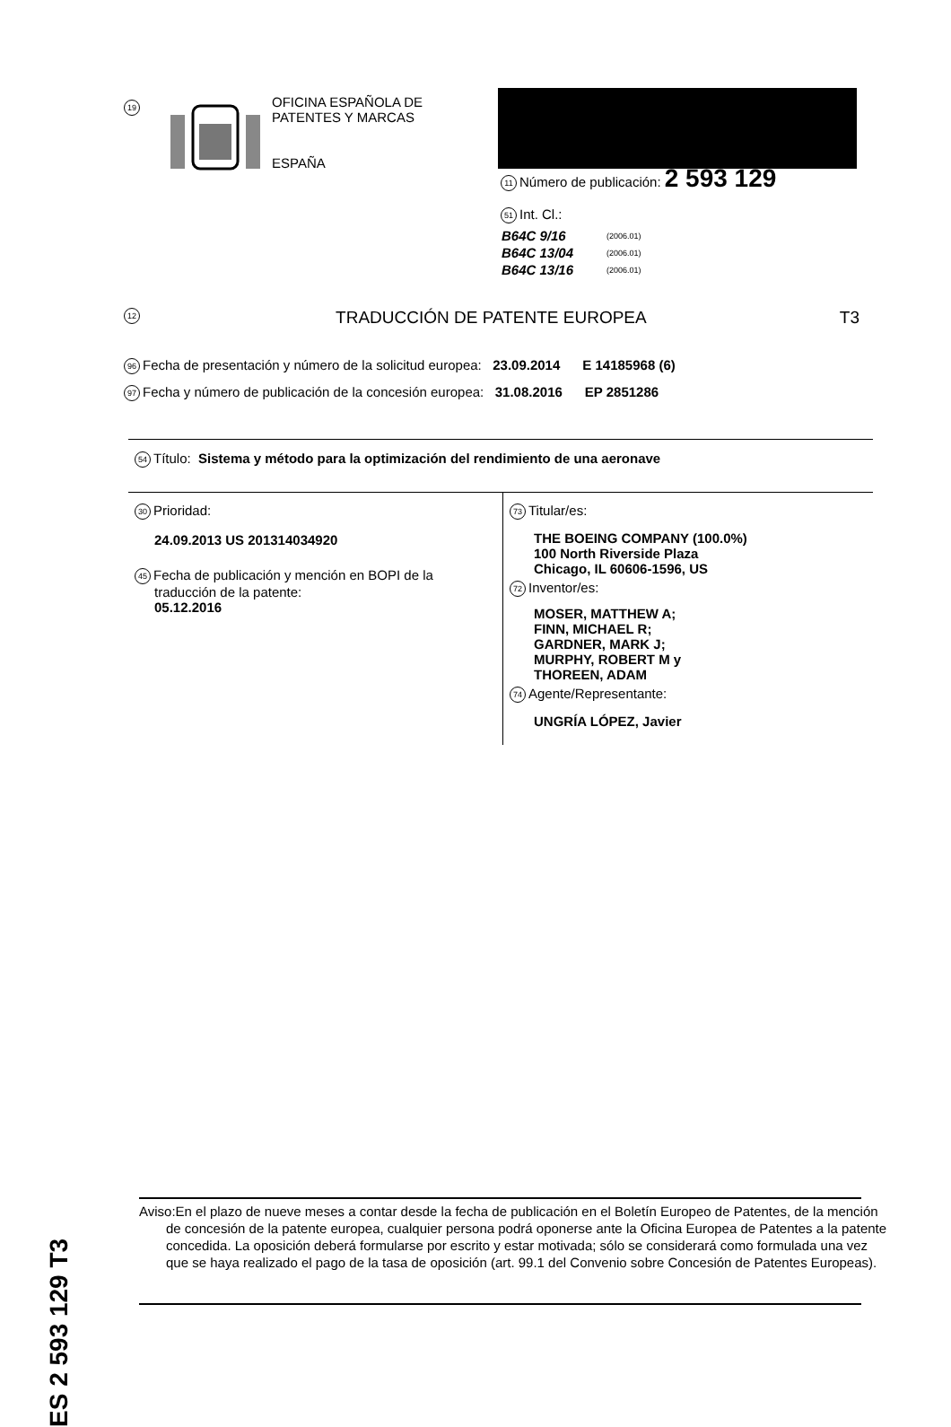19
OFICINA ESPAÑOLA DE
PATENTES Y MARCAS
ESPAÑA
11 Número de publicación: 2 593 129
51 Int. Cl.:
| B64C 9/16 | (2006.01) |
| B64C 13/04 | (2006.01) |
| B64C 13/16 | (2006.01) |
12 TRADUCCIÓN DE PATENTE EUROPEA T3
96 Fecha de presentación y número de la solicitud europea: 23.09.2014 E 14185968 (6)
97 Fecha y número de publicación de la concesión europea: 31.08.2016 EP 2851286
54 Título: Sistema y método para la optimización del rendimiento de una aeronave
30 Prioridad:
24.09.2013 US 201314034920
45 Fecha de publicación y mención en BOPI de la
traducción de la patente:
05.12.2016
73 Titular/es:
THE BOEING COMPANY (100.0%)
100 North Riverside Plaza
Chicago, IL 60606-1596, US
72 Inventor/es:
MOSER, MATTHEW A;
FINN, MICHAEL R;
GARDNER, MARK J;
MURPHY, ROBERT M y
THOREEN, ADAM
74 Agente/Representante:
UNGRÍA LÓPEZ, Javier
ES 2 593 129 T3
Aviso:En el plazo de nueve meses a contar desde la fecha de publicación en el Boletín Europeo de Patentes, de la mención de concesión de la patente europea, cualquier persona podrá oponerse ante la Oficina Europea de Patentes a la patente concedida. La oposición deberá formularse por escrito y estar motivada; sólo se considerará como formulada una vez que se haya realizado el pago de la tasa de oposición (art. 99.1 del Convenio sobre Concesión de Patentes Europeas).